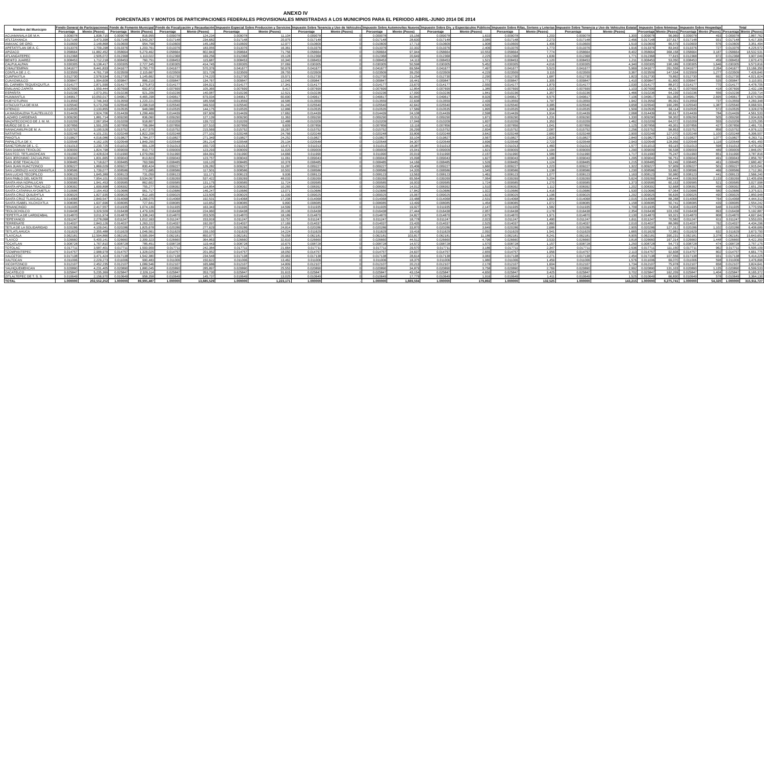ANEXO IV
PORCENTAJES Y MONTOS DE PARTICIPACIONES FEDERALES PROVISIONALES MINISTRADAS A LOS MUNICIPIOS PARA EL PERIODO ABRIL-JUNIO 2014 DE 2014
| Nombre del Municipio | Fondo General de Participaciones | | Fondo de Fomento Municipal | | Fondo de Fiscalización y Recaudación | | Impuesto Especial Sobre Produccion y Servicios | | Impuesto Sobre Tenencia y Uso de Vehiculos | | Impuesto Sobre Automoviles Nuevos | | Impuesto Sobre Div. y Espectáculos Públicos | | Impuesto Sobre Rifas, Sorteos y Loterias | | Impuesto Sobre Tenencia y Uso de Vehiculos Estatal | | Impuesto Sobre Nóminas | | Impuesto Sobre Hospedaje | | Total | |
| --- | --- | --- | --- | --- | --- | --- | --- | --- | --- | --- | --- | --- | --- | --- | --- | --- | --- | --- | --- | --- | --- | --- | --- | --- |
| | Porcentaje | Monto (Pesos) | Porcentaje | Monto (Pesos) | Porcentaje | Monto (Pesos) | Porcentaje | Monto (Pesos) | Porcentaje | Monto (Pesos) | Porcentaje | Monto (Pesos) | Porcentaje | Monto (Pesos) | Porcentaje | Monto (Pesos) | Porcentaje | Monto (Pesos) | Porcentaje | Monto (Pesos) | Porcentaje | Monto (Pesos) | Porcentaje | Monto (Pesos) |
| ACUAMANALA DE M.H. | 0.009078 | 1,838,715 | 0.009078 | 816,955 | 0.009078 | 124,234 | 0.009078 | 11,104 | 0.009078 | 0 | 0.009078 | 15,156 | 0.009078 | 1,633 | 0.009078 | 1,203 | 0.009078 | 1,300 | 0.009078 | 56,969 | 0.009078 | 493 | 0.009078 | 2,867,762 |
| ATLTZAYANCA | 0.017148 | 3,473,398 | 0.017148 | 1,543,257 | 0.017148 | 234,682 | 0.017148 | 20,975 | 0.017148 | 0 | 0.017148 | 28,630 | 0.017148 | 3,085 | 0.017148 | 2,273 | 0.017148 | 2,456 | 0.017148 | 107,617 | 0.017148 | 931 | 0.017148 | 5,417,305 |
| AMAXAC DE GRO. | 0.010609 | 2,148,868 | 0.010609 | 954,758 | 0.010609 | 145,189 | 0.010609 | 12,977 | 0.010609 | 0 | 0.010609 | 17,713 | 0.010609 | 1,908 | 0.010609 | 1,406 | 0.010609 | 1,519 | 0.010609 | 66,579 | 0.010609 | 576 | 0.010609 | 3,351,494 |
| APETATITLAN DE A. C. | 0.013376 | 2,709,298 | 0.013376 | 1,203,761 | 0.013376 | 183,055 | 0.013376 | 16,361 | 0.013376 | 0 | 0.013376 | 22,332 | 0.013376 | 2,406 | 0.013376 | 1,773 | 0.013376 | 1,916 | 0.013376 | 83,943 | 0.013376 | 727 | 0.013376 | 4,225,572 |
| APIZACO | 0.058664 | 11,882,452 | 0.058664 | 5,279,462 | 0.058664 | 802,843 | 0.058664 | 71,756 | 0.058664 | 0 | 0.058664 | 97,944 | 0.058664 | 10,553 | 0.058664 | 7,774 | 0.058664 | 8,402 | 0.058664 | 368,158 | 0.058664 | 3,187 | 0.058664 | 18,532,531 |
| ATLANGATEPEC | 0.012368 | 2,505,072 | 0.012368 | 1,113,022 | 0.012368 | 169,256 | 0.012368 | 15,128 | 0.012368 | 0 | 0.012368 | 20,649 | 0.012368 | 2,225 | 0.012368 | 1,639 | 0.012368 | 1,771 | 0.012368 | 77,615 | 0.012368 | 672 | 0.012368 | 3,907,049 |
| BENITO JUAREZ | 0.008453 | 1,712,218 | 0.008453 | 760,751 | 0.008453 | 115,687 | 0.008453 | 10,340 | 0.008453 | 0 | 0.008453 | 14,113 | 0.008453 | 1,521 | 0.008453 | 1,120 | 0.008453 | 1,211 | 0.008453 | 53,050 | 0.008453 | 459 | 0.008453 | 2,670,470 |
| CALPULALPAN | 0.030305 | 6,138,417 | 0.030305 | 2,727,345 | 0.030305 | 414,745 | 0.030305 | 37,069 | 0.030305 | 0 | 0.030305 | 50,598 | 0.030305 | 5,452 | 0.030305 | 4,016 | 0.030305 | 4,340 | 0.030305 | 190,189 | 0.030305 | 1,646 | 0.030305 | 9,573,816 |
| CHIAUTEMPAN | 0.041677 | 8,441,833 | 0.041677 | 3,750,770 | 0.041677 | 570,376 | 0.041677 | 50,978 | 0.041677 | 0 | 0.041677 | 69,584 | 0.041677 | 7,497 | 0.041677 | 5,523 | 0.041677 | 5,969 | 0.041677 | 261,556 | 0.041677 | 2,264 | 0.041677 | 13,166,350 |
| CONTLA DE J. C. | 0.023509 | 4,761,718 | 0.023509 | 2,115,667 | 0.023509 | 321,728 | 0.023509 | 28,755 | 0.023509 | 0 | 0.023509 | 39,250 | 0.023509 | 4,229 | 0.023509 | 3,115 | 0.023509 | 3,367 | 0.023509 | 147,534 | 0.023509 | 1,277 | 0.023509 | 7,426,640 |
| CUAPIAXTLA | 0.012730 | 2,578,534 | 0.012730 | 1,145,662 | 0.012730 | 174,220 | 0.012730 | 15,571 | 0.012730 | 0 | 0.012730 | 21,254 | 0.012730 | 2,290 | 0.012730 | 1,687 | 0.012730 | 1,823 | 0.012730 | 79,892 | 0.012730 | 692 | 0.012730 | 4,021,624 |
| CUAXOMULCO | 0.009847 | 1,994,608 | 0.009847 | 886,219 | 0.009847 | 134,767 | 0.009847 | 12,045 | 0.009847 | 0 | 0.009847 | 16,441 | 0.009847 | 1,771 | 0.009847 | 1,305 | 0.009847 | 1,410 | 0.009847 | 61,800 | 0.009847 | 535 | 0.009847 | 3,110,901 |
| EL CARMEN TEQUEXQUITLA | 0.014177 | 2,871,599 | 0.014177 | 1,275,873 | 0.014177 | 194,021 | 0.014177 | 17,341 | 0.014177 | 0 | 0.014177 | 23,670 | 0.014177 | 2,550 | 0.014177 | 1,879 | 0.014177 | 2,030 | 0.014177 | 88,972 | 0.014177 | 770 | 0.014177 | 4,478,705 |
| EMILIANO ZAPATA | 0.007699 | 1,559,444 | 0.007699 | 692,873 | 0.007699 | 105,365 | 0.007699 | 9,417 | 0.007699 | 0 | 0.007699 | 12,854 | 0.007699 | 1,385 | 0.007699 | 1,020 | 0.007699 | 1,103 | 0.007699 | 48,317 | 0.007699 | 418 | 0.007699 | 2,432,196 |
| ESPAÑITA | 0.010236 | 2,073,351 | 0.010236 | 921,206 | 0.010236 | 140,087 | 0.010236 | 12,521 | 0.010236 | 0 | 0.010236 | 17,090 | 0.010236 | 1,841 | 0.010236 | 1,357 | 0.010236 | 1,466 | 0.010236 | 64,239 | 0.010236 | 556 | 0.010236 | 3,233,714 |
| HUAMANTLA | 0.049617 | 10,050,017 | 0.049617 | 4,465,298 | 0.049617 | 679,034 | 0.049617 | 60,690 | 0.049617 | 0 | 0.049617 | 82,840 | 0.049617 | 8,926 | 0.049617 | 6,575 | 0.049617 | 7,106 | 0.049617 | 311,383 | 0.049617 | 2,695 | 0.049617 | 15,674,564 |
| HUEYOTLIPAN | 0.013559 | 2,746,343 | 0.013559 | 1,220,221 | 0.013559 | 185,558 | 0.013559 | 16,585 | 0.013559 | 0 | 0.013559 | 22,638 | 0.013559 | 2,439 | 0.013559 | 1,797 | 0.013559 | 1,942 | 0.013559 | 85,091 | 0.013559 | 737 | 0.013559 | 4,283,348 |
| IXTACUIXTLA DE M.M. | 0.025540 | 5,173,259 | 0.025540 | 2,298,518 | 0.025540 | 349,533 | 0.025540 | 31,240 | 0.025540 | 0 | 0.025540 | 42,642 | 0.025540 | 4,595 | 0.025540 | 3,385 | 0.025540 | 3,658 | 0.025540 | 160,285 | 0.025540 | 1,387 | 0.025540 | 8,068,501 |
| IXTENCO | 0.010535 | 2,133,855 | 0.010535 | 948,088 | 0.010535 | 144,175 | 0.010535 | 12,886 | 0.010535 | 0 | 0.010535 | 17,589 | 0.010535 | 1,895 | 0.010535 | 1,396 | 0.010535 | 1,509 | 0.010535 | 66,114 | 0.010535 | 572 | 0.010535 | 3,328,078 |
| LA MAGDALENA TLALTELULCO | 0.014439 | 2,924,706 | 0.014439 | 1,299,469 | 0.014439 | 197,609 | 0.014439 | 17,662 | 0.014439 | 0 | 0.014439 | 24,108 | 0.014439 | 2,598 | 0.014439 | 1,914 | 0.014439 | 2,068 | 0.014439 | 90,617 | 0.014439 | 784 | 0.014439 | 4,561,533 |
| LAZARO CARDENAS | 0.009290 | 1,881,714 | 0.009290 | 836,060 | 0.009290 | 127,139 | 0.009290 | 11,363 | 0.009290 | 0 | 0.009290 | 15,511 | 0.009290 | 1,671 | 0.009290 | 1,231 | 0.009290 | 1,330 | 0.009290 | 58,302 | 0.009290 | 505 | 0.009290 | 2,934,826 |
| MAZATECOCHCO DE J. M. M. | 0.010209 | 2,067,954 | 0.010209 | 918,807 | 0.010209 | 139,722 | 0.010209 | 12,488 | 0.010209 | 0 | 0.010209 | 17,046 | 0.010209 | 1,837 | 0.010209 | 1,353 | 0.010209 | 1,462 | 0.010209 | 64,072 | 0.010209 | 555 | 0.010209 | 3,225,295 |
| MUÑOZ DE D. A | 0.007856 | 1,591,205 | 0.007856 | 706,984 | 0.007856 | 107,510 | 0.007856 | 9,609 | 0.007856 | 0 | 0.007856 | 13,116 | 0.007856 | 1,413 | 0.007856 | 1,041 | 0.007856 | 1,125 | 0.007856 | 49,301 | 0.007856 | 427 | 0.007856 | 2,481,731 |
| NANACAMILPA DE M. A. | 0.015752 | 3,190,526 | 0.015752 | 1,417,575 | 0.015752 | 215,569 | 0.015752 | 19,267 | 0.015752 | 0 | 0.015752 | 26,299 | 0.015752 | 2,834 | 0.015752 | 2,087 | 0.015752 | 2,256 | 0.015752 | 98,853 | 0.015752 | 856 | 0.015752 | 4,976,122 |
| NATIVITAS | 0.020248 | 4,101,231 | 0.020248 | 1,822,208 | 0.020248 | 277,101 | 0.020248 | 24,766 | 0.020248 | 0 | 0.020248 | 33,806 | 0.020248 | 3,642 | 0.020248 | 2,683 | 0.020248 | 2,900 | 0.020248 | 127,070 | 0.020248 | 1,100 | 0.020248 | 6,396,507 |
| PANOTLA | 0.019827 | 4,016,086 | 0.019827 | 1,784,377 | 0.019827 | 271,349 | 0.019827 | 24,252 | 0.019827 | 0 | 0.019827 | 33,104 | 0.019827 | 3,567 | 0.019827 | 2,628 | 0.019827 | 2,840 | 0.019827 | 124,432 | 0.019827 | 1,077 | 0.019827 | 6,263,711 |
| PAPALOTLA DE X. | 0.020548 | 4,162,105 | 0.020548 | 1,849,255 | 0.020548 | 281,214 | 0.020548 | 25,134 | 0.020548 | 0 | 0.020548 | 34,307 | 0.020548 | 3,696 | 0.020548 | 2,723 | 0.020548 | 2,943 | 0.020548 | 128,956 | 0.020548 | 1,116 | 0.020548 | 6,491,450 |
| SANCTORUM DE L. C. | 0.011013 | 2,230,725 | 0.011013 | 991,128 | 0.011013 | 150,720 | 0.011013 | 13,471 | 0.011013 | 0 | 0.011013 | 18,387 | 0.011013 | 1,981 | 0.011013 | 1,460 | 0.011013 | 1,577 | 0.011013 | 69,115 | 0.011013 | 598 | 0.011013 | 3,479,162 |
| SAN DAMIAN TEXOLOC | 0.009009 | 1,824,798 | 0.009009 | 810,772 | 0.009009 | 123,293 | 0.009009 | 11,020 | 0.009009 | 0 | 0.009009 | 15,041 | 0.009009 | 1,621 | 0.009009 | 1,194 | 0.009009 | 1,290 | 0.009009 | 56,538 | 0.009009 | 489 | 0.009009 | 2,846,057 |
| SAN FCO. TETLANOHCAN | 0.011990 | 2,428,624 | 0.011990 | 1,079,056 | 0.011990 | 164,091 | 0.011990 | 14,666 | 0.011990 | 0 | 0.011990 | 20,019 | 0.011990 | 2,157 | 0.011990 | 1,589 | 0.011990 | 1,717 | 0.011990 | 75,247 | 0.011990 | 651 | 0.011990 | 3,787,816 |
| SAN JERONIMO ZACUALPAN | 0.009043 | 1,831,665 | 0.009043 | 813,823 | 0.009043 | 123,757 | 0.009043 | 11,061 | 0.009043 | 0 | 0.009043 | 15,098 | 0.009043 | 1,627 | 0.009043 | 1,198 | 0.009043 | 1,295 | 0.009043 | 56,751 | 0.009043 | 491 | 0.009043 | 2,856,767 |
| SAN JOSE TEACALCO | 0.008485 | 1,718,627 | 0.008485 | 763,599 | 0.008485 | 116,120 | 0.008485 | 10,378 | 0.008485 | 0 | 0.008485 | 14,166 | 0.008485 | 1,526 | 0.008485 | 1,124 | 0.008485 | 1,215 | 0.008485 | 53,249 | 0.008485 | 461 | 0.008485 | 2,680,467 |
| SAN JUAN HUACTZINCO | 0.009227 | 1,869,029 | 0.009227 | 830,424 | 0.009227 | 126,282 | 0.009227 | 11,287 | 0.009227 | 0 | 0.009227 | 15,406 | 0.009227 | 1,660 | 0.009227 | 1,223 | 0.009227 | 1,322 | 0.009227 | 57,909 | 0.009227 | 501 | 0.009227 | 2,915,041 |
| SAN LORENZO AXOCOMANITLA | 0.008586 | 1,739,077 | 0.008586 | 772,685 | 0.008586 | 117,501 | 0.008586 | 10,502 | 0.008586 | 0 | 0.008586 | 14,335 | 0.008586 | 1,545 | 0.008586 | 1,138 | 0.008586 | 1,230 | 0.008586 | 53,882 | 0.008586 | 466 | 0.008586 | 2,712,361 |
| SAN LUCAS TECOPILCO | 0.008123 | 1,645,389 | 0.008123 | 731,059 | 0.008123 | 111,171 | 0.008123 | 9,936 | 0.008123 | 0 | 0.008123 | 13,563 | 0.008123 | 1,461 | 0.008123 | 1,077 | 0.008123 | 1,163 | 0.008123 | 50,980 | 0.008123 | 441 | 0.008123 | 2,566,240 |
| SAN PABLO DEL MONTE | 0.039269 | 7,954,101 | 0.039269 | 3,534,067 | 0.039269 | 537,422 | 0.039269 | 48,033 | 0.039269 | 0 | 0.039269 | 65,564 | 0.039269 | 7,064 | 0.039269 | 5,204 | 0.039269 | 5,624 | 0.039269 | 246,444 | 0.039269 | 2,133 | 0.039269 | 12,405,656 |
| SANTA ANA NOPALUCAN | 0.009585 | 1,941,453 | 0.009585 | 862,602 | 0.009585 | 131,175 | 0.009585 | 11,724 | 0.009585 | 0 | 0.009585 | 16,003 | 0.009585 | 1,724 | 0.009585 | 1,270 | 0.009585 | 1,373 | 0.009585 | 60,153 | 0.009585 | 521 | 0.009585 | 3,027,998 |
| SANTA APOLONIA TEACALCO | 0.008392 | 1,699,898 | 0.008392 | 755,277 | 0.008392 | 114,854 | 0.008392 | 10,265 | 0.008392 | 0 | 0.008392 | 14,012 | 0.008392 | 1,510 | 0.008392 | 1,112 | 0.008392 | 1,202 | 0.008392 | 52,668 | 0.008392 | 456 | 0.008392 | 2,651,255 |
| SANTA CATARINA AYOMETLA | 0.010686 | 2,164,453 | 0.010686 | 961,717 | 0.010686 | 146,247 | 0.010686 | 13,071 | 0.010686 | 0 | 0.010686 | 17,842 | 0.010686 | 1,922 | 0.010686 | 1,416 | 0.010686 | 1,530 | 0.010686 | 67,064 | 0.010686 | 580 | 0.010686 | 3,375,921 |
| SANTA CRUZ QUILEHTLA | 0.009025 | 1,827,935 | 0.009025 | 812,165 | 0.009025 | 123,505 | 0.009025 | 11,039 | 0.009025 | 0 | 0.009025 | 15,067 | 0.009025 | 1,623 | 0.009025 | 1,196 | 0.009025 | 1,292 | 0.009025 | 56,635 | 0.009025 | 490 | 0.009025 | 2,850,948 |
| SANTA CRUZ TLAXCALA | 0.014068 | 2,849,547 | 0.014068 | 1,266,075 | 0.014068 | 192,531 | 0.014068 | 17,208 | 0.014068 | 0 | 0.014068 | 23,488 | 0.014068 | 2,531 | 0.014068 | 1,864 | 0.014068 | 2,015 | 0.014068 | 88,288 | 0.014068 | 764 | 0.014068 | 4,444,312 |
| SANTA ISABEL XILOXOXTLA | 0.008085 | 1,637,696 | 0.008085 | 727,641 | 0.008085 | 110,652 | 0.008085 | 9,890 | 0.008085 | 0 | 0.008085 | 13,499 | 0.008085 | 1,454 | 0.008085 | 1,072 | 0.008085 | 1,158 | 0.008085 | 50,741 | 0.008085 | 439 | 0.008085 | 2,554,242 |
| TENANCINGO | 0.011935 | 2,417,557 | 0.011935 | 1,074,139 | 0.011935 | 163,343 | 0.011935 | 14,599 | 0.011935 | 0 | 0.011935 | 19,927 | 0.011935 | 2,147 | 0.011935 | 1,582 | 0.011935 | 1,709 | 0.011935 | 74,904 | 0.011935 | 648 | 0.011935 | 3,770,556 |
| TEOLOCHOLCO | 0.016438 | 3,329,509 | 0.016438 | 1,479,326 | 0.016438 | 224,960 | 0.016438 | 20,106 | 0.016438 | 0 | 0.016438 | 27,444 | 0.016438 | 2,957 | 0.016438 | 2,178 | 0.016438 | 2,354 | 0.016438 | 103,159 | 0.016438 | 893 | 0.016438 | 5,192,887 |
| TEPETITLA DE LARDIZABAL | 0.014870 | 3,011,974 | 0.014870 | 1,338,243 | 0.014870 | 203,505 | 0.014870 | 18,189 | 0.014870 | 0 | 0.014870 | 24,827 | 0.014870 | 2,675 | 0.014870 | 1,971 | 0.014870 | 2,130 | 0.014870 | 93,321 | 0.014870 | 808 | 0.014870 | 4,697,642 |
| TEPEYANCO | 0.011247 | 2,278,068 | 0.011247 | 1,012,163 | 0.011247 | 153,919 | 0.011247 | 13,757 | 0.011247 | 0 | 0.011247 | 18,778 | 0.011247 | 2,023 | 0.011247 | 1,490 | 0.011247 | 1,611 | 0.011247 | 70,582 | 0.011247 | 611 | 0.011247 | 3,553,001 |
| TERRENATE | 0.014037 | 2,843,126 | 0.014037 | 1,263,222 | 0.014037 | 192,097 | 0.014037 | 17,169 | 0.014037 | 0 | 0.014037 | 23,435 | 0.014037 | 2,525 | 0.014037 | 1,860 | 0.014037 | 2,010 | 0.014037 | 88,089 | 0.014037 | 762 | 0.014037 | 4,434,296 |
| TETLA DE LA SOLIDARIDAD | 0.020286 | 4,109,041 | 0.020286 | 1,825,678 | 0.020286 | 277,629 | 0.020286 | 24,814 | 0.020286 | 0 | 0.020286 | 33,870 | 0.020286 | 3,649 | 0.020286 | 2,688 | 0.020286 | 2,905 | 0.020286 | 127,312 | 0.020286 | 1,102 | 0.020286 | 6,408,689 |
| TETLATLAHUCA | 0.011629 | 2,355,488 | 0.011629 | 1,046,561 | 0.011629 | 159,150 | 0.011629 | 14,224 | 0.011629 | 0 | 0.011629 | 19,416 | 0.011629 | 2,092 | 0.011629 | 1,541 | 0.011629 | 1,665 | 0.011629 | 72,981 | 0.011629 | 632 | 0.011629 | 3,673,750 |
| TLAXCALA | 0.062181 | 12,594,866 | 0.062181 | 5,595,994 | 0.062181 | 850,977 | 0.062181 | 76,058 | 0.062181 | 0 | 0.062181 | 103,817 | 0.062181 | 11,186 | 0.062181 | 8,241 | 0.062181 | 8,905 | 0.062181 | 390,231 | 0.062181 | 3,378 | 0.062181 | 19,643,652 |
| TLAXCO | 0.026660 | 5,400,141 | 0.026660 | 2,399,323 | 0.026660 | 364,863 | 0.026660 | 32,610 | 0.026660 | 0 | 0.026660 | 44,512 | 0.026660 | 4,796 | 0.026660 | 3,533 | 0.026660 | 3,818 | 0.026660 | 167,314 | 0.026660 | 1,448 | 0.026660 | 8,422,359 |
| TOCATLAN | 0.008728 | 1,767,810 | 0.008728 | 785,451 | 0.008728 | 119,443 | 0.008728 | 10,675 | 0.008728 | 0 | 0.008728 | 14,572 | 0.008728 | 1,570 | 0.008728 | 1,157 | 0.008728 | 1,250 | 0.008728 | 54,773 | 0.008728 | 474 | 0.008728 | 2,757,175 |
| TOTOLAC | 0.017711 | 3,587,401 | 0.017711 | 1,593,909 | 0.017711 | 242,384 | 0.017711 | 21,664 | 0.017711 | 0 | 0.017711 | 29,570 | 0.017711 | 3,186 | 0.017711 | 2,347 | 0.017711 | 2,536 | 0.017711 | 111,150 | 0.017711 | 962 | 0.017711 | 5,595,109 |
| TZOMPANTEPEC | 0.014757 | 2,988,978 | 0.014757 | 1,328,025 | 0.014757 | 201,952 | 0.014757 | 18,050 | 0.014757 | 0 | 0.014757 | 24,637 | 0.014757 | 2,655 | 0.014757 | 1,956 | 0.014757 | 2,113 | 0.014757 | 92,608 | 0.014757 | 802 | 0.014757 | 4,661,775 |
| XALOZTOC | 0.017138 | 3,471,424 | 0.017138 | 1,542,380 | 0.017138 | 234,548 | 0.017138 | 20,963 | 0.017138 | 0 | 0.017138 | 28,614 | 0.017138 | 3,083 | 0.017138 | 2,271 | 0.017138 | 2,454 | 0.017138 | 107,556 | 0.017138 | 931 | 0.017138 | 5,414,225 |
| XALTOCAN | 0.011006 | 2,229,273 | 0.011006 | 990,483 | 0.011006 | 150,622 | 0.011006 | 13,462 | 0.011006 | 0 | 0.011006 | 18,375 | 0.011006 | 1,980 | 0.011006 | 1,459 | 0.011006 | 1,576 | 0.011006 | 69,070 | 0.011006 | 598 | 0.011006 | 3,476,898 |
| XICOHTZINCO | 0.012107 | 2,452,235 | 0.012107 | 1,089,546 | 0.012107 | 165,686 | 0.012107 | 14,809 | 0.012107 | 0 | 0.012107 | 20,213 | 0.012107 | 2,178 | 0.012107 | 1,604 | 0.012107 | 1,734 | 0.012107 | 75,978 | 0.012107 | 658 | 0.012107 | 3,824,641 |
| YAUHQUEMEHCAN | 0.020890 | 4,231,405 | 0.020890 | 1,880,045 | 0.020890 | 285,897 | 0.020890 | 25,553 | 0.020890 | 0 | 0.020890 | 34,879 | 0.020890 | 3,758 | 0.020890 | 2,769 | 0.020890 | 2,992 | 0.020890 | 131,103 | 0.020890 | 1,135 | 0.020890 | 6,599,533 |
| ZACATELCO | 0.025847 | 5,235,369 | 0.025847 | 2,326,114 | 0.025847 | 353,730 | 0.025847 | 31,615 | 0.025847 | 0 | 0.025847 | 43,154 | 0.025847 | 4,650 | 0.025847 | 3,425 | 0.025847 | 3,702 | 0.025847 | 162,209 | 0.025847 | 1,404 | 0.025847 | 8,165,372 |
| ZITLALTEPEC DE T. S. S. | 0.010649 | 2,156,970 | 0.010649 | 958,358 | 0.010649 | 145,737 | 0.010649 | 13,025 | 0.010649 | 0 | 0.010649 | 17,779 | 0.010649 | 1,916 | 0.010649 | 1,411 | 0.010649 | 1,525 | 0.010649 | 66,830 | 0.010649 | 578 | 0.010649 | 3,364,130 |
| TOTAL | 1.000000 | 202,552,252 | 1.000000 | 89,995,487 | 1.000000 | 13,685,529 | 1.000000 | 1,223,171 | 1.000000 | - | 1.000000 | 1,669,594 | 1.000000 | 179,892 | 1.000000 | 132,525 | 1.000000 | 143,215 | 1.000000 | 6,275,741 | 1.000000 | 54,320 | 1.000000 | 315,911,727 |